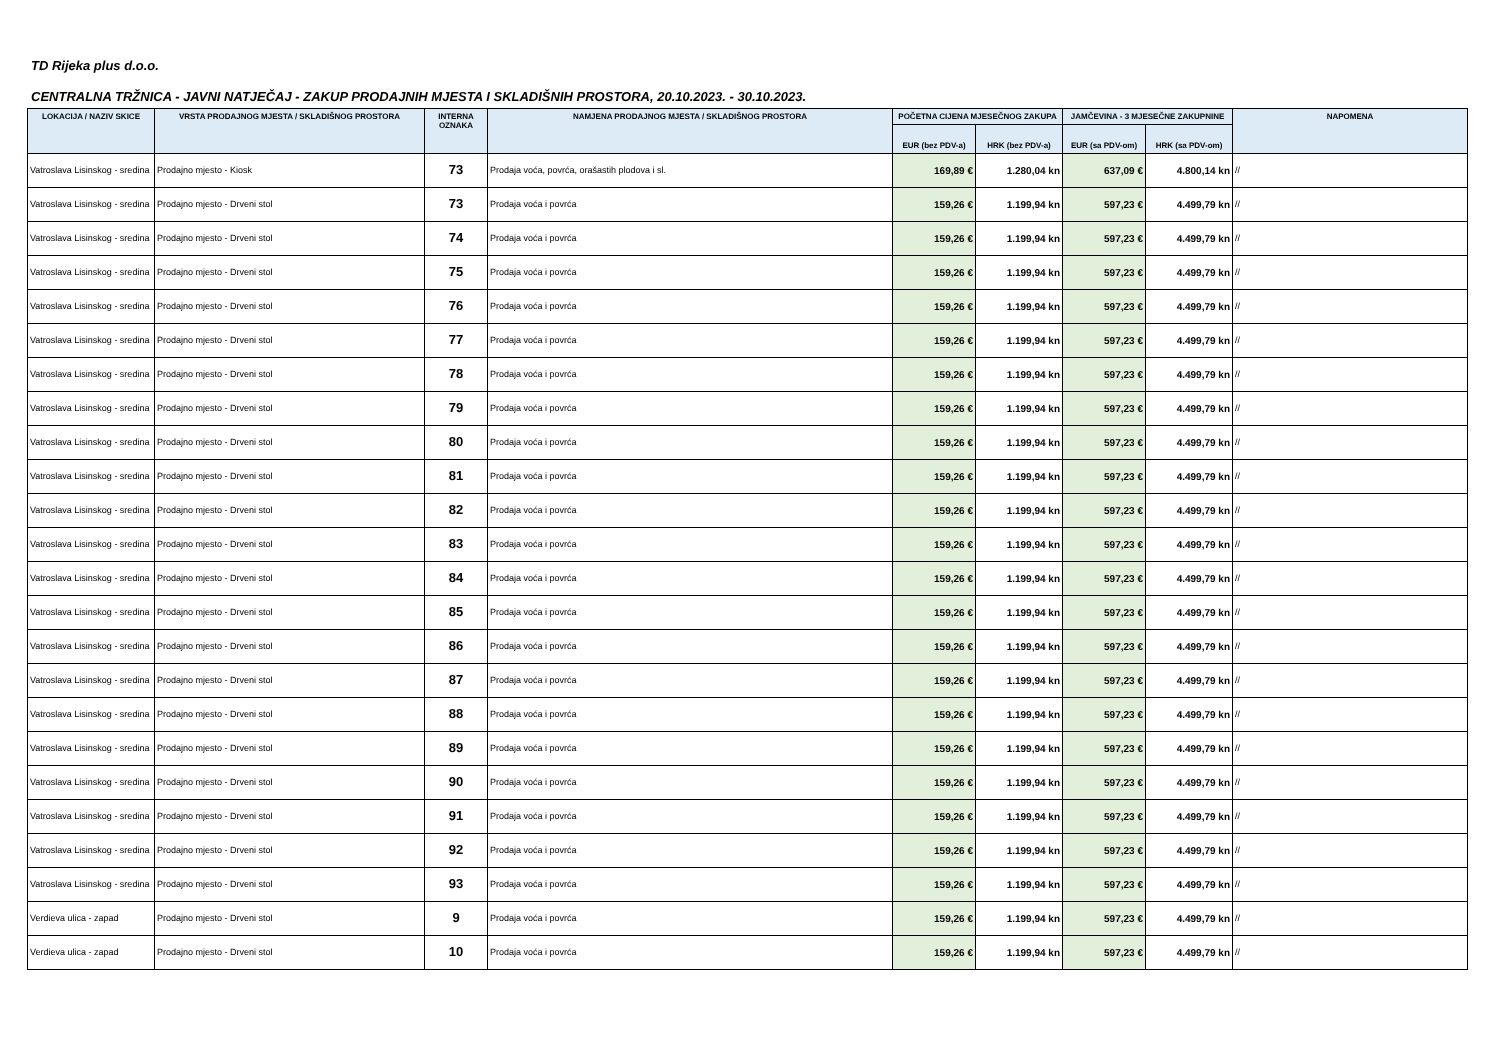TD Rijeka plus d.o.o.
CENTRALNA TRŽNICA - JAVNI NATJEČAJ - ZAKUP PRODAJNIH MJESTA I SKLADIŠNIH PROSTORA, 20.10.2023. - 30.10.2023.
| LOKACIJA / NAZIV SKICE | VRSTA PRODAJNOG MJESTA / SKLADIŠNOG PROSTORA | INTERNA OZNAKA | NAMJENA PRODAJNOG MJESTA / SKLADIŠNOG PROSTORA | POČETNA CIJENA MJESEČNOG ZAKUPA | | JAMČEVINA - 3 MJESEČNE ZAKUPNINE | | NAPOMENA |
| --- | --- | --- | --- | --- | --- | --- | --- | --- |
| | | | | EUR (bez PDV-a) | HRK (bez PDV-a) | EUR (sa PDV-om) | HRK (sa PDV-om) | |
| Vatroslava Lisinskog - sredina | Prodajno mjesto - Kiosk | 73 | Prodaja voća, povrća, orašastih plodova i sl. | 169,89 € | 1.280,04 kn | 637,09 € | 4.800,14 kn | // |
| Vatroslava Lisinskog - sredina | Prodajno mjesto - Drveni stol | 73 | Prodaja voća i povrća | 159,26 € | 1.199,94 kn | 597,23 € | 4.499,79 kn | // |
| Vatroslava Lisinskog - sredina | Prodajno mjesto - Drveni stol | 74 | Prodaja voća i povrća | 159,26 € | 1.199,94 kn | 597,23 € | 4.499,79 kn | // |
| Vatroslava Lisinskog - sredina | Prodajno mjesto - Drveni stol | 75 | Prodaja voća i povrća | 159,26 € | 1.199,94 kn | 597,23 € | 4.499,79 kn | // |
| Vatroslava Lisinskog - sredina | Prodajno mjesto - Drveni stol | 76 | Prodaja voća i povrća | 159,26 € | 1.199,94 kn | 597,23 € | 4.499,79 kn | // |
| Vatroslava Lisinskog - sredina | Prodajno mjesto - Drveni stol | 77 | Prodaja voća i povrća | 159,26 € | 1.199,94 kn | 597,23 € | 4.499,79 kn | // |
| Vatroslava Lisinskog - sredina | Prodajno mjesto - Drveni stol | 78 | Prodaja voća i povrća | 159,26 € | 1.199,94 kn | 597,23 € | 4.499,79 kn | // |
| Vatroslava Lisinskog - sredina | Prodajno mjesto - Drveni stol | 79 | Prodaja voća i povrća | 159,26 € | 1.199,94 kn | 597,23 € | 4.499,79 kn | // |
| Vatroslava Lisinskog - sredina | Prodajno mjesto - Drveni stol | 80 | Prodaja voća i povrća | 159,26 € | 1.199,94 kn | 597,23 € | 4.499,79 kn | // |
| Vatroslava Lisinskog - sredina | Prodajno mjesto - Drveni stol | 81 | Prodaja voća i povrća | 159,26 € | 1.199,94 kn | 597,23 € | 4.499,79 kn | // |
| Vatroslava Lisinskog - sredina | Prodajno mjesto - Drveni stol | 82 | Prodaja voća i povrća | 159,26 € | 1.199,94 kn | 597,23 € | 4.499,79 kn | // |
| Vatroslava Lisinskog - sredina | Prodajno mjesto - Drveni stol | 83 | Prodaja voća i povrća | 159,26 € | 1.199,94 kn | 597,23 € | 4.499,79 kn | // |
| Vatroslava Lisinskog - sredina | Prodajno mjesto - Drveni stol | 84 | Prodaja voća i povrća | 159,26 € | 1.199,94 kn | 597,23 € | 4.499,79 kn | // |
| Vatroslava Lisinskog - sredina | Prodajno mjesto - Drveni stol | 85 | Prodaja voća i povrća | 159,26 € | 1.199,94 kn | 597,23 € | 4.499,79 kn | // |
| Vatroslava Lisinskog - sredina | Prodajno mjesto - Drveni stol | 86 | Prodaja voća i povrća | 159,26 € | 1.199,94 kn | 597,23 € | 4.499,79 kn | // |
| Vatroslava Lisinskog - sredina | Prodajno mjesto - Drveni stol | 87 | Prodaja voća i povrća | 159,26 € | 1.199,94 kn | 597,23 € | 4.499,79 kn | // |
| Vatroslava Lisinskog - sredina | Prodajno mjesto - Drveni stol | 88 | Prodaja voća i povrća | 159,26 € | 1.199,94 kn | 597,23 € | 4.499,79 kn | // |
| Vatroslava Lisinskog - sredina | Prodajno mjesto - Drveni stol | 89 | Prodaja voća i povrća | 159,26 € | 1.199,94 kn | 597,23 € | 4.499,79 kn | // |
| Vatroslava Lisinskog - sredina | Prodajno mjesto - Drveni stol | 90 | Prodaja voća i povrća | 159,26 € | 1.199,94 kn | 597,23 € | 4.499,79 kn | // |
| Vatroslava Lisinskog - sredina | Prodajno mjesto - Drveni stol | 91 | Prodaja voća i povrća | 159,26 € | 1.199,94 kn | 597,23 € | 4.499,79 kn | // |
| Vatroslava Lisinskog - sredina | Prodajno mjesto - Drveni stol | 92 | Prodaja voća i povrća | 159,26 € | 1.199,94 kn | 597,23 € | 4.499,79 kn | // |
| Vatroslava Lisinskog - sredina | Prodajno mjesto - Drveni stol | 93 | Prodaja voća i povrća | 159,26 € | 1.199,94 kn | 597,23 € | 4.499,79 kn | // |
| Verdieva ulica - zapad | Prodajno mjesto - Drveni stol | 9 | Prodaja voća i povrća | 159,26 € | 1.199,94 kn | 597,23 € | 4.499,79 kn | // |
| Verdieva ulica - zapad | Prodajno mjesto - Drveni stol | 10 | Prodaja voća i povrća | 159,26 € | 1.199,94 kn | 597,23 € | 4.499,79 kn | // |